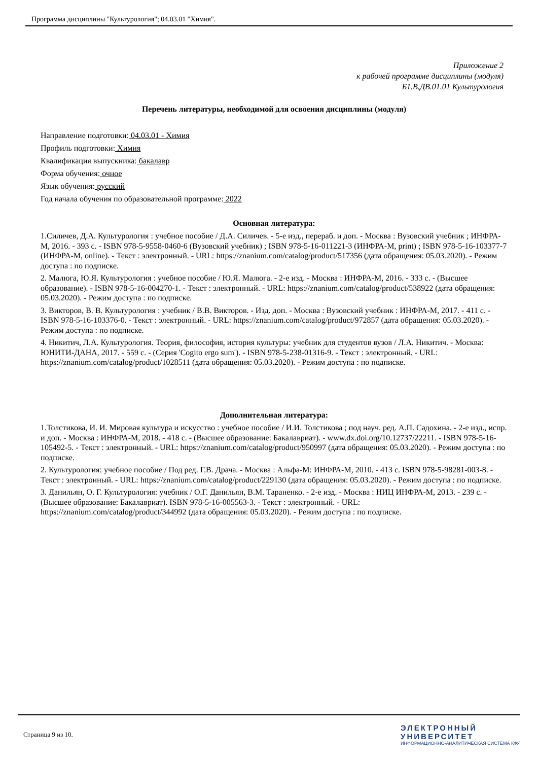Программа дисциплины "Культурология"; 04.03.01 "Химия".
Приложение 2
к рабочей программе дисциплины (модуля)
Б1.В.ДВ.01.01 Культурология
Перечень литературы, необходимой для освоения дисциплины (модуля)
Направление подготовки: 04.03.01 - Химия
Профиль подготовки: Химия
Квалификация выпускника: бакалавр
Форма обучения: очное
Язык обучения: русский
Год начала обучения по образовательной программе: 2022
Основная литература:
1.Силичев, Д.А. Культурология : учебное пособие / Д.А. Силичев. - 5-е изд., перераб. и доп. - Москва : Вузовский учебник ; ИНФРА-М, 2016. - 393 с. - ISBN 978-5-9558-0460-6 (Вузовский учебник) ; ISBN 978-5-16-011221-3 (ИНФРА-М, print) ; ISBN 978-5-16-103377-7 (ИНФРА-М, online). - Текст : электронный. - URL: https://znanium.com/catalog/product/517356 (дата обращения: 05.03.2020). - Режим доступа : по подписке.
2. Малюга, Ю.Я. Культурология : учебное пособие / Ю.Я. Малюга. - 2-е изд. - Москва : ИНФРА-М, 2016. - 333 с. - (Высшее образование). - ISBN 978-5-16-004270-1. - Текст : электронный. - URL: https://znanium.com/catalog/product/538922 (дата обращения: 05.03.2020). - Режим доступа : по подписке.
3. Викторов, В. В. Культурология : учебник / В.В. Викторов. - Изд. доп. - Москва : Вузовский учебник : ИНФРА-М, 2017. - 411 с. - ISBN 978-5-16-103376-0. - Текст : электронный. - URL: https://znanium.com/catalog/product/972857 (дата обращения: 05.03.2020). - Режим доступа : по подписке.
4. Никитич, Л.А. Культурология. Теория, философия, история культуры: учебник для студентов вузов / Л.А. Никитич. - Москва: ЮНИТИ-ДАНА, 2017. - 559 с. - (Серия 'Cogito ergo sum'). - ISBN 978-5-238-01316-9. - Текст : электронный. - URL: https://znanium.com/catalog/product/1028511 (дата обращения: 05.03.2020). - Режим доступа : по подписке.
Дополнительная литература:
1.Толстикова, И. И. Мировая культура и искусство : учебное пособие / И.И. Толстикова ; под науч. ред. А.П. Садохина. - 2-е изд., испр. и доп. - Москва : ИНФРА-М, 2018. - 418 с. - (Высшее образование: Бакалавриат). - www.dx.doi.org/10.12737/22211. - ISBN 978-5-16-105492-5. - Текст : электронный. - URL: https://znanium.com/catalog/product/950997 (дата обращения: 05.03.2020). - Режим доступа : по подписке.
2. Культурология: учебное пособие / Под ред. Г.В. Драча. - Москва : Альфа-М: ИНФРА-М, 2010. - 413 с. ISBN 978-5-98281-003-8. - Текст : электронный. - URL: https://znanium.com/catalog/product/229130 (дата обращения: 05.03.2020). - Режим доступа : по подписке.
3. Данильян, О. Г. Культурология: учебник / О.Г. Данильян, В.М. Тараненко. - 2-е изд. - Москва : НИЦ ИНФРА-М, 2013. - 239 с. - (Высшее образование: Бакалавриат). ISBN 978-5-16-005563-3. - Текст : электронный. - URL: https://znanium.com/catalog/product/344992 (дата обращения: 05.03.2020). - Режим доступа : по подписке.
Страница 9 из 10.
ЭЛЕКТРОННЫЙ
УНИВЕРСИТЕТ
ИНФОРМАЦИОННО-АНАЛИТИЧЕСКАЯ СИСТЕМА КФУ